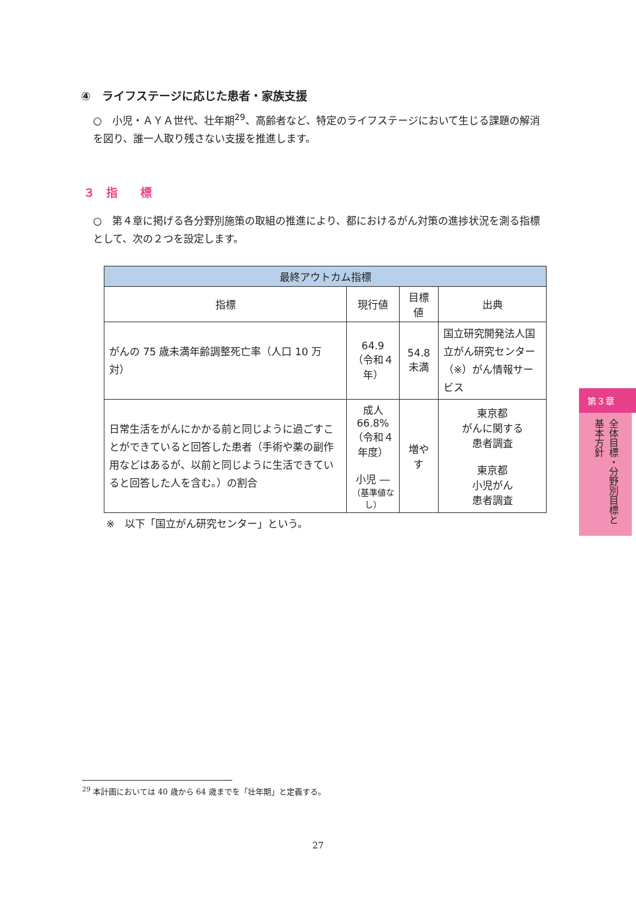④　ライフステージに応じた患者・家族支援
○　小児・ＡＹＡ世代、壮年期<sup>29</sup>、高齢者など、特定のライフステージにおいて生じる課題の解消を図り、誰一人取り残さない支援を推進します。
３　指　　標
○　第４章に掲げる各分野別施策の取組の推進により、都におけるがん対策の進捗状況を測る指標として、次の２つを設定します。
| 最終アウトカム指標 | | | |
| --- | --- | --- | --- |
| 指標 | 現行値 | 目標値 | 出典 |
| がんの 75 歳未満年齢調整死亡率（人口 10 万対） | 64.9 （令和４年） | 54.8 未満 | 国立研究開発法人国立がん研究センター（※）がん情報サービス |
| 日常生活をがんにかかる前と同じように過ごすことができていると回答した患者（手術や薬の副作用などはあるが、以前と同じように生活できていると回答した人を含む。）の割合 | 成人 66.8% （令和４年度） 小児 ― （基準値なし） | 増やす | 東京都 がんに関する 患者調査 東京都 小児がん 患者調査 |
※　以下「国立がん研究センター」という。
<sup>29</sup> 本計画においては 40 歳から 64 歳までを「壮年期」と定義する。
27
第３章
全体目標・分野別目標と基本方針